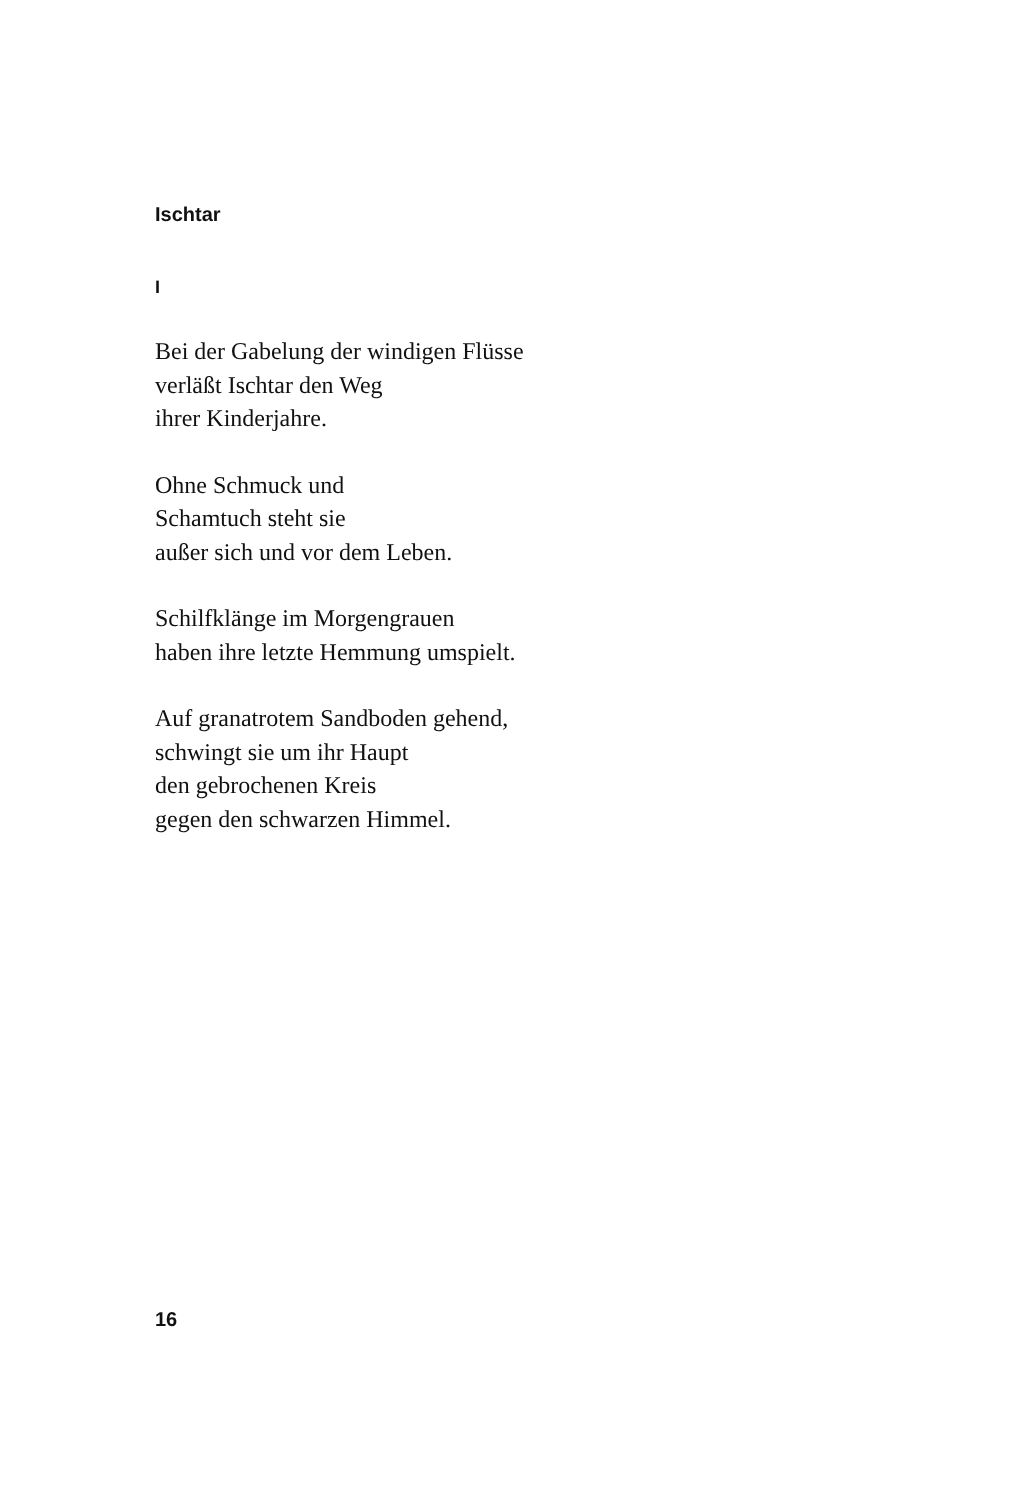Ischtar
I
Bei der Gabelung der windigen Flüsse
verläßt Ischtar den Weg
ihrer Kinderjahre.
Ohne Schmuck und
Schamtuch steht sie
außer sich und vor dem Leben.
Schilfklänge im Morgengrauen
haben ihre letzte Hemmung umspielt.
Auf granatrotem Sandboden gehend,
schwingt sie um ihr Haupt
den gebrochenen Kreis
gegen den schwarzen Himmel.
16